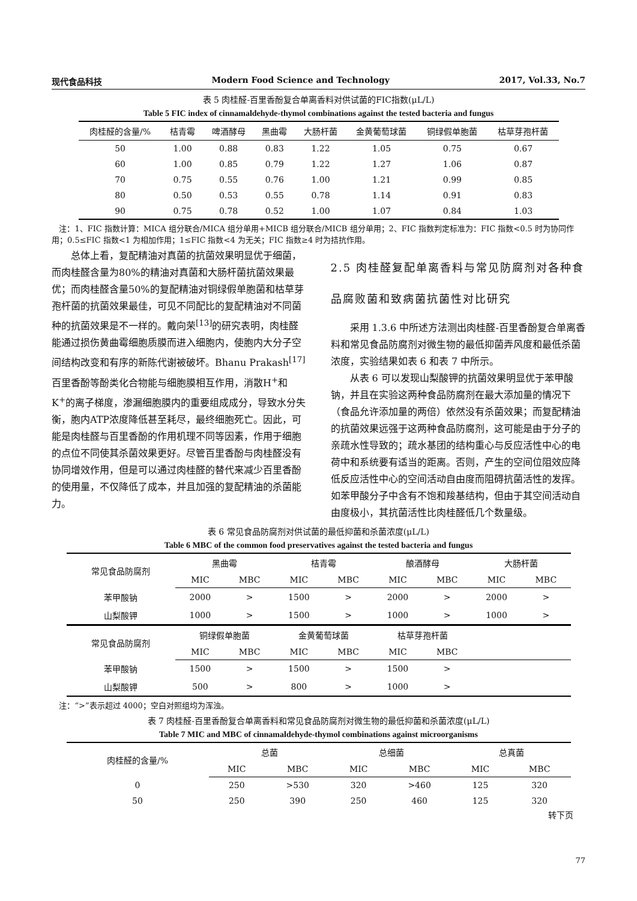现代食品科技 Modern Food Science and Technology 2017, Vol.33, No.7
表 5 肉桂醛-百里香酚复合单离香料对供试菌的FIC指数(μL/L)
Table 5 FIC index of cinnamaldehyde-thymol combinations against the tested bacteria and fungus
| 肉桂醛的含量/% | 桔青霉 | 啤酒酵母 | 黑曲霉 | 大肠杆菌 | 金黄葡萄球菌 | 铜绿假单胞菌 | 枯草芽孢杆菌 |
| --- | --- | --- | --- | --- | --- | --- | --- |
| 50 | 1.00 | 0.88 | 0.83 | 1.22 | 1.05 | 0.75 | 0.67 |
| 60 | 1.00 | 0.85 | 0.79 | 1.22 | 1.27 | 1.06 | 0.87 |
| 70 | 0.75 | 0.55 | 0.76 | 1.00 | 1.21 | 0.99 | 0.85 |
| 80 | 0.50 | 0.53 | 0.55 | 0.78 | 1.14 | 0.91 | 0.83 |
| 90 | 0.75 | 0.78 | 0.52 | 1.00 | 1.07 | 0.84 | 1.03 |
注：1、FIC 指数计算：MICA 组分联合/MICA 组分单用+MICB 组分联合/MICB 组分单用；2、FIC 指数判定标准为：FIC 指数<0.5 时为协同作用；0.5≤FIC 指数<1 为相加作用；1≤FIC 指数<4 为无关；FIC 指数≥4 时为拮抗作用。
总体上看，复配精油对真菌的抗菌效果明显优于细菌，而肉桂醛含量为80%的精油对真菌和大肠杆菌抗菌效果最优；而肉桂醛含量50%的复配精油对铜绿假单胞菌和枯草芽孢杆菌的抗菌效果最佳，可见不同配比的复配精油对不同菌种的抗菌效果是不一样的。戴向荣<sup>[13]</sup>的研究表明，肉桂醛能通过损伤黄曲霉细胞质膜而进入细胞内，使胞内大分子空间结构改变和有序的新陈代谢被破坏。Bhanu Prakash<sup>[17]</sup>百里香酚等酚类化合物能与细胞膜相互作用，消散H<sup>+</sup>和K<sup>+</sup>的离子梯度，渗漏细胞膜内的重要组成成分，导致水分失衡，胞内ATP浓度降低甚至耗尽，最终细胞死亡。因此，可能是肉桂醛与百里香酚的作用机理不同等因素，作用于细胞的点位不同使其杀菌效果更好。尽管百里香酚与肉桂醛没有协同增效作用，但是可以通过肉桂醛的替代来减少百里香酚的使用量，不仅降低了成本，并且加强的复配精油的杀菌能力。
2.5 肉桂醛复配单离香料与常见防腐剂对各种食品腐败菌和致病菌抗菌性对比研究
采用 1.3.6 中所述方法测出肉桂醛-百里香酚复合单离香料和常见食品防腐剂对微生物的最低抑菌弄风度和最低杀菌浓度，实验结果如表 6 和表 7 中所示。
从表 6 可以发现山梨酸钾的抗菌效果明显优于苯甲酸钠，并且在实验这两种食品防腐剂在最大添加量的情况下（食品允许添加量的两倍）依然没有杀菌效果；而复配精油的抗菌效果远强于这两种食品防腐剂，这可能是由于分子的亲疏水性导致的；疏水基团的结构重心与反应活性中心的电荷中和系统要有适当的距离。否则，产生的空间位阻效应降低反应活性中心的空间活动自由度而阻碍抗菌活性的发挥。如苯甲酸分子中含有不饱和羧基结构，但由于其空间活动自由度极小，其抗菌活性比肉桂醛低几个数量级。
表 6 常见食品防腐剂对供试菌的最低抑菌和杀菌浓度(μL/L)
Table 6 MBC of the common food preservatives against the tested bacteria and fungus
| 常见食品防腐剂 | 黑曲霉 | | 桔青霉 | | 酿酒酵母 | | 大肠杆菌 | |
| --- | --- | --- | --- | --- | --- | --- | --- | --- |
| | MIC | MBC | MIC | MBC | MIC | MBC | MIC | MBC |
| 苯甲酸钠 | 2000 | > | 1500 | > | 2000 | > | 2000 | > |
| 山梨酸钾 | 1000 | > | 1500 | > | 1000 | > | 1000 | > |
| 常见食品防腐剂 | 铜绿假单胞菌 | | 金黄葡萄球菌 | | 枯草芽孢杆菌 | | | |
| | MIC | MBC | MIC | MBC | MIC | MBC | | |
| 苯甲酸钠 | 1500 | > | 1500 | > | 1500 | > | | |
| 山梨酸钾 | 500 | > | 800 | > | 1000 | > | | |
注：“>”表示超过 4000；空白对照组均为浑浊。
表 7 肉桂醛-百里香酚复合单离香料和常见食品防腐剂对微生物的最低抑菌和杀菌浓度(μL/L)
Table 7 MIC and MBC of cinnamaldehyde-thymol combinations against microorganisms
| 肉桂醛的含量/% | 总菌 | | 总细菌 | | 总真菌 | |
| --- | --- | --- | --- | --- | --- | --- |
| | MIC | MBC | MIC | MBC | MIC | MBC |
| 0 | 250 | >530 | 320 | >460 | 125 | 320 |
| 50 | 250 | 390 | 250 | 460 | 125 | 320 |
转下页
77